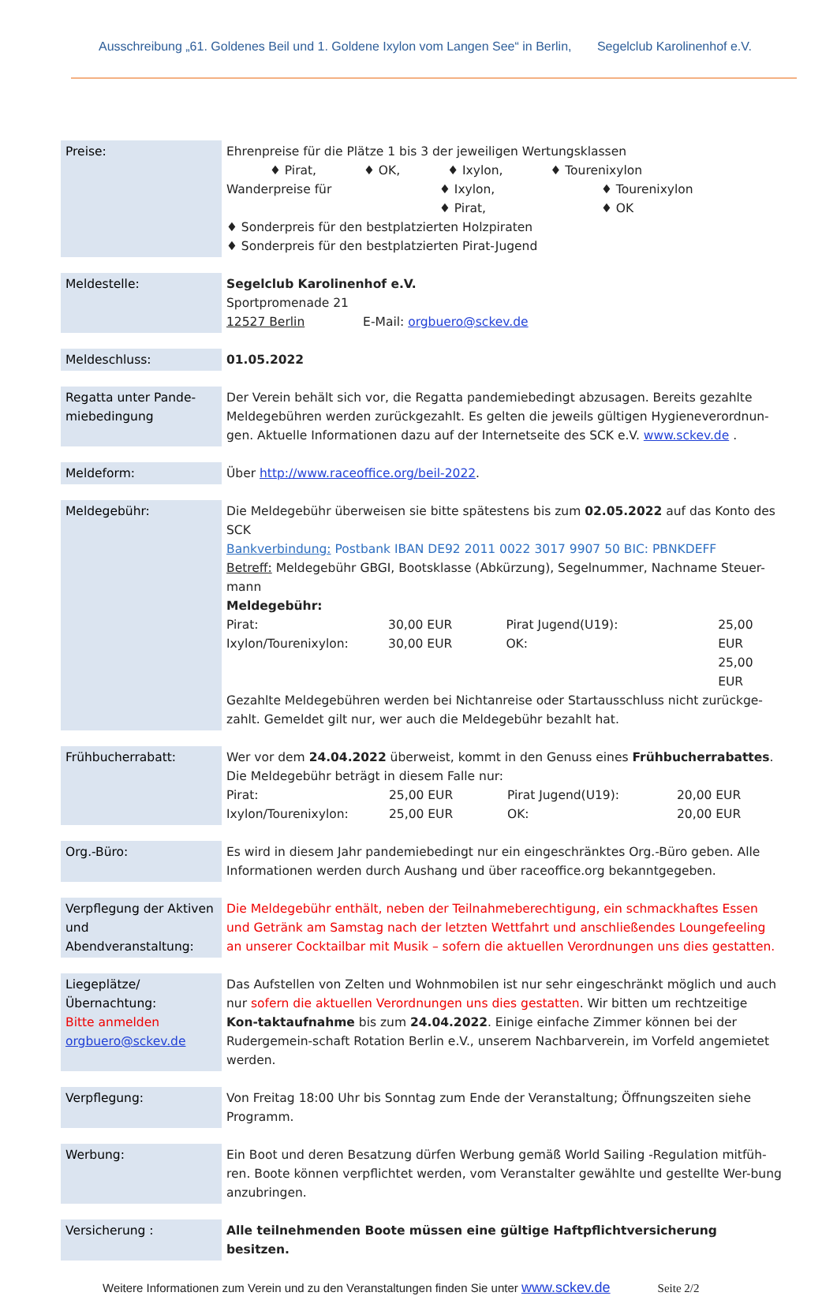Ausschreibung „61. Goldenes Beil und 1. Goldene Ixylon vom Langen See“ in Berlin, Segelclub Karolinenhof e.V.
| Preise: | Ehrenpreise für die Plätze 1 bis 3 der jeweiligen Wertungsklassen ♦ Pirat, ♦ OK, ♦ Ixylon, ♦ Tourenixylon Wanderpreise für ♦ Ixylon, ♦ Pirat, ♦ Tourenixylon ♦ OK ♦ Sonderpreis für den bestplatzierten Holzpiraten ♦ Sonderpreis für den bestplatzierten Pirat-Jugend |
| Meldestelle: | Segelclub Karolinenhof e.V. Sportpromenade 21 12527 Berlin E-Mail: orgbuero@sckev.de |
| Meldeschluss: | 01.05.2022 |
| Regatta unter Pande-miebedingung | Der Verein behält sich vor, die Regatta pandemiebedingt abzusagen. Bereits gezahlte Meldegebühren werden zurückgezahlt. Es gelten die jeweils gültigen Hygieneverordnun-gen. Aktuelle Informationen dazu auf der Internetseite des SCK e.V. www.sckev.de . |
| Meldeform: | Über http://www.raceoffice.org/beil-2022 . |
| Meldegebühr: | Die Meldegebühr überweisen sie bitte spätestens bis zum 02.05.2022 auf das Konto des SCK Bankverbindung: Postbank IBAN DE92 2011 0022 3017 9907 50 BIC: PBNKDEFF Betreff: Meldegebühr GBGI, Bootsklasse (Abkürzung), Segelnummer, Nachname Steuer-mann Meldegebühr: Pirat: Ixylon/Tourenixylon: 30,00 EUR 30,00 EUR Pirat Jugend(U19): OK: 25,00 EUR 25,00 EUR Gezahlte Meldegebühren werden bei Nichtanreise oder Startausschluss nicht zurückge-zahlt. Gemeldet gilt nur, wer auch die Meldegebühr bezahlt hat. |
| Frühbucherrabatt: | Wer vor dem 24.04.2022 überweist, kommt in den Genuss eines Frühbucherrabattes . Die Meldegebühr beträgt in diesem Falle nur: Pirat: Ixylon/Tourenixylon: 25,00 EUR 25,00 EUR Pirat Jugend(U19): OK: 20,00 EUR 20,00 EUR |
| Org.-Büro: | Es wird in diesem Jahr pandemiebedingt nur ein eingeschränktes Org.-Büro geben. Alle Informationen werden durch Aushang und über raceoffice.org bekanntgegeben. |
| Verpflegung der Aktiven und Abendveranstaltung: | Die Meldegebühr enthält, neben der Teilnahmeberechtigung, ein schmackhaftes Essen und Getränk am Samstag nach der letzten Wettfahrt und anschließendes Loungefeeling an unserer Cocktailbar mit Musik – sofern die aktuellen Verordnungen uns dies gestatten. |
| Liegeplätze/Übernachtung: Bitte anmelden orgbuero@sckev.de | Das Aufstellen von Zelten und Wohnmobilen ist nur sehr eingeschränkt möglich und auch nur sofern die aktuellen Verordnungen uns dies gestatten . Wir bitten um rechtzeitige Kon-taktaufnahme bis zum 24.04.2022 . Einige einfache Zimmer können bei der Rudergemein-schaft Rotation Berlin e.V., unserem Nachbarverein, im Vorfeld angemietet werden. |
| Verpflegung: | Von Freitag 18:00 Uhr bis Sonntag zum Ende der Veranstaltung; Öffnungszeiten siehe Programm. |
| Werbung: | Ein Boot und deren Besatzung dürfen Werbung gemäß World Sailing -Regulation mitfüh-ren. Boote können verpflichtet werden, vom Veranstalter gewählte und gestellte Wer-bung anzubringen. |
| Versicherung : | Alle teilnehmenden Boote müssen eine gültige Haftpflichtversicherung besitzen. |
Weitere Informationen zum Verein und zu den Veranstaltungen finden Sie unter www.sckev.de Seite 2/2